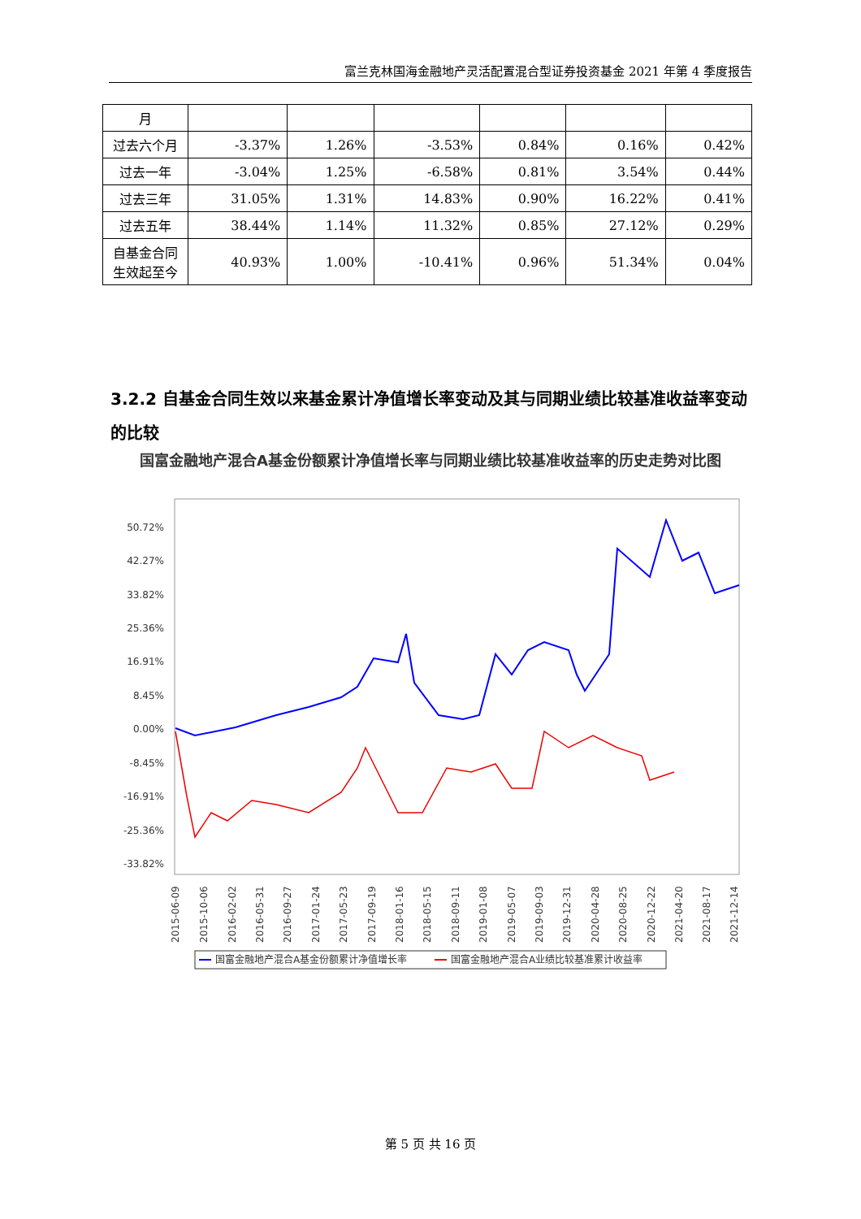富兰克林国海金融地产灵活配置混合型证券投资基金 2021 年第 4 季度报告
| 月 | | | | | | |
| 过去六个月 | -3.37% | 1.26% | -3.53% | 0.84% | 0.16% | 0.42% |
| 过去一年 | -3.04% | 1.25% | -6.58% | 0.81% | 3.54% | 0.44% |
| 过去三年 | 31.05% | 1.31% | 14.83% | 0.90% | 16.22% | 0.41% |
| 过去五年 | 38.44% | 1.14% | 11.32% | 0.85% | 27.12% | 0.29% |
| 自基金合同生效起至今 | 40.93% | 1.00% | -10.41% | 0.96% | 51.34% | 0.04% |
3.2.2 自基金合同生效以来基金累计净值增长率变动及其与同期业绩比较基准收益率变动的比较
国富金融地产混合A基金份额累计净值增长率与同期业绩比较基准收益率的历史走势对比图
50.72%
42.27%
33.82%
25.36%
16.91%
8.45%
0.00%
-8.45%
-16.91%
-25.36%
-33.82%
2015-06-09
2015-10-06
2016-02-02
2016-05-31
2016-09-27
2017-01-24
2017-05-23
2017-09-19
2018-01-16
2018-05-15
2018-09-11
2019-01-08
2019-05-07
2019-09-03
2019-12-31
2020-04-28
2020-08-25
2020-12-22
2021-04-20
2021-08-17
2021-12-14
国富金融地产混合A基金份额累计净值增长率
国富金融地产混合A业绩比较基准累计收益率
第 5 页 共 16 页